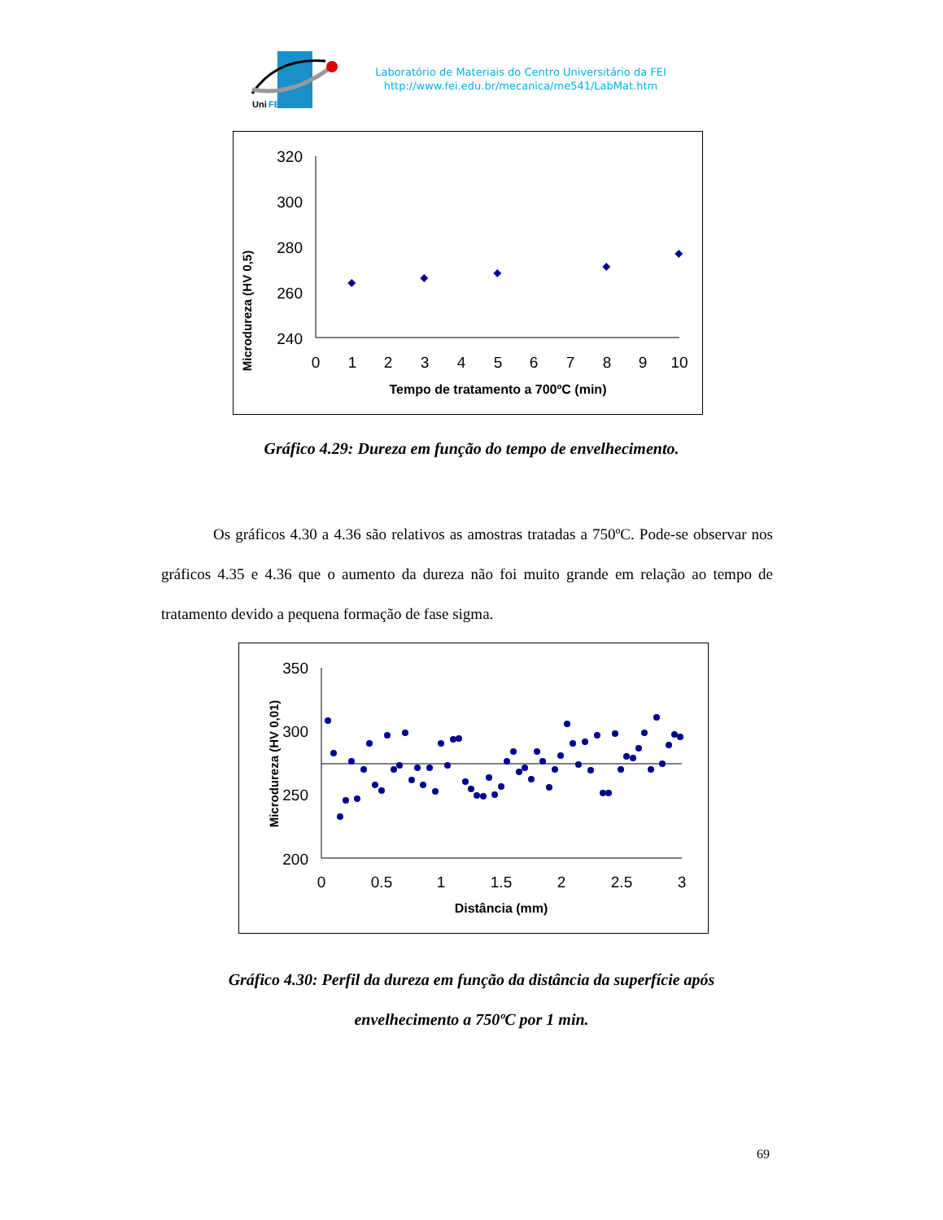Uni
FEI
Laboratório de Materiais do Centro Universitário da FEI
http://www.fei.edu.br/mecanica/me541/LabMat.htm
Microdureza (HV 0,5)
320
300
280
260
240
0
1
2
3
4
5
6
7
8
9
10
Tempo de tratamento a 700ºC (min)
Gráfico 4.29: Dureza em função do tempo de envelhecimento.
Os gráficos 4.30 a 4.36 são relativos as amostras tratadas a 750ºC. Pode-se observar nos gráficos 4.35 e 4.36 que o aumento da dureza não foi muito grande em relação ao tempo de tratamento devido a pequena formação de fase sigma.
Microdureza (HV 0,01)
350
300
250
200
0
0.5
1
1.5
2
2.5
3
Distância (mm)
Gráfico 4.30: Perfil da dureza em função da distância da superfície após
envelhecimento a 750ºC por 1 min.
69